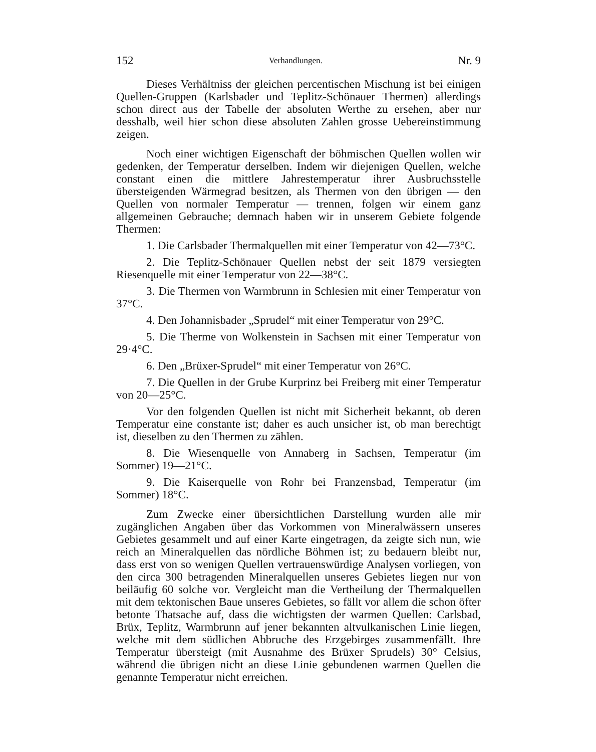152 Verhandlungen. Nr. 9
Dieses Verhältniss der gleichen percentischen Mischung ist bei einigen Quellen-Gruppen (Karlsbader und Teplitz-Schönauer Thermen) allerdings schon direct aus der Tabelle der absoluten Werthe zu ersehen, aber nur desshalb, weil hier schon diese absoluten Zahlen grosse Uebereinstimmung zeigen.
Noch einer wichtigen Eigenschaft der böhmischen Quellen wollen wir gedenken, der Temperatur derselben. Indem wir diejenigen Quellen, welche constant einen die mittlere Jahrestemperatur ihrer Ausbruchsstelle übersteigenden Wärmegrad besitzen, als Thermen von den übrigen — den Quellen von normaler Temperatur — trennen, folgen wir einem ganz allgemeinen Gebrauche; demnach haben wir in unserem Gebiete folgende Thermen:
1. Die Carlsbader Thermalquellen mit einer Temperatur von 42—73°C.
2. Die Teplitz-Schönauer Quellen nebst der seit 1879 versiegten Riesenquelle mit einer Temperatur von 22—38°C.
3. Die Thermen von Warmbrunn in Schlesien mit einer Temperatur von 37°C.
4. Den Johannisbader „Sprudel“ mit einer Temperatur von 29°C.
5. Die Therme von Wolkenstein in Sachsen mit einer Temperatur von 29·4°C.
6. Den „Brüxer-Sprudel“ mit einer Temperatur von 26°C.
7. Die Quellen in der Grube Kurprinz bei Freiberg mit einer Temperatur von 20—25°C.
Vor den folgenden Quellen ist nicht mit Sicherheit bekannt, ob deren Temperatur eine constante ist; daher es auch unsicher ist, ob man berechtigt ist, dieselben zu den Thermen zu zählen.
8. Die Wiesenquelle von Annaberg in Sachsen, Temperatur (im Sommer) 19—21°C.
9. Die Kaiserquelle von Rohr bei Franzensbad, Temperatur (im Sommer) 18°C.
Zum Zwecke einer übersichtlichen Darstellung wurden alle mir zugänglichen Angaben über das Vorkommen von Mineralwässern unseres Gebietes gesammelt und auf einer Karte eingetragen, da zeigte sich nun, wie reich an Mineralquellen das nördliche Böhmen ist; zu bedauern bleibt nur, dass erst von so wenigen Quellen vertrauenswürdige Analysen vorliegen, von den circa 300 betragenden Mineralquellen unseres Gebietes liegen nur von beiläufig 60 solche vor. Vergleicht man die Vertheilung der Thermalquellen mit dem tektonischen Baue unseres Gebietes, so fällt vor allem die schon öfter betonte Thatsache auf, dass die wichtigsten der warmen Quellen: Carlsbad, Brüx, Teplitz, Warmbrunn auf jener bekannten altvulkanischen Linie liegen, welche mit dem südlichen Abbruche des Erzgebirges zusammenfällt. Ihre Temperatur übersteigt (mit Ausnahme des Brüxer Sprudels) 30° Celsius, während die übrigen nicht an diese Linie gebundenen warmen Quellen die genannte Temperatur nicht erreichen.